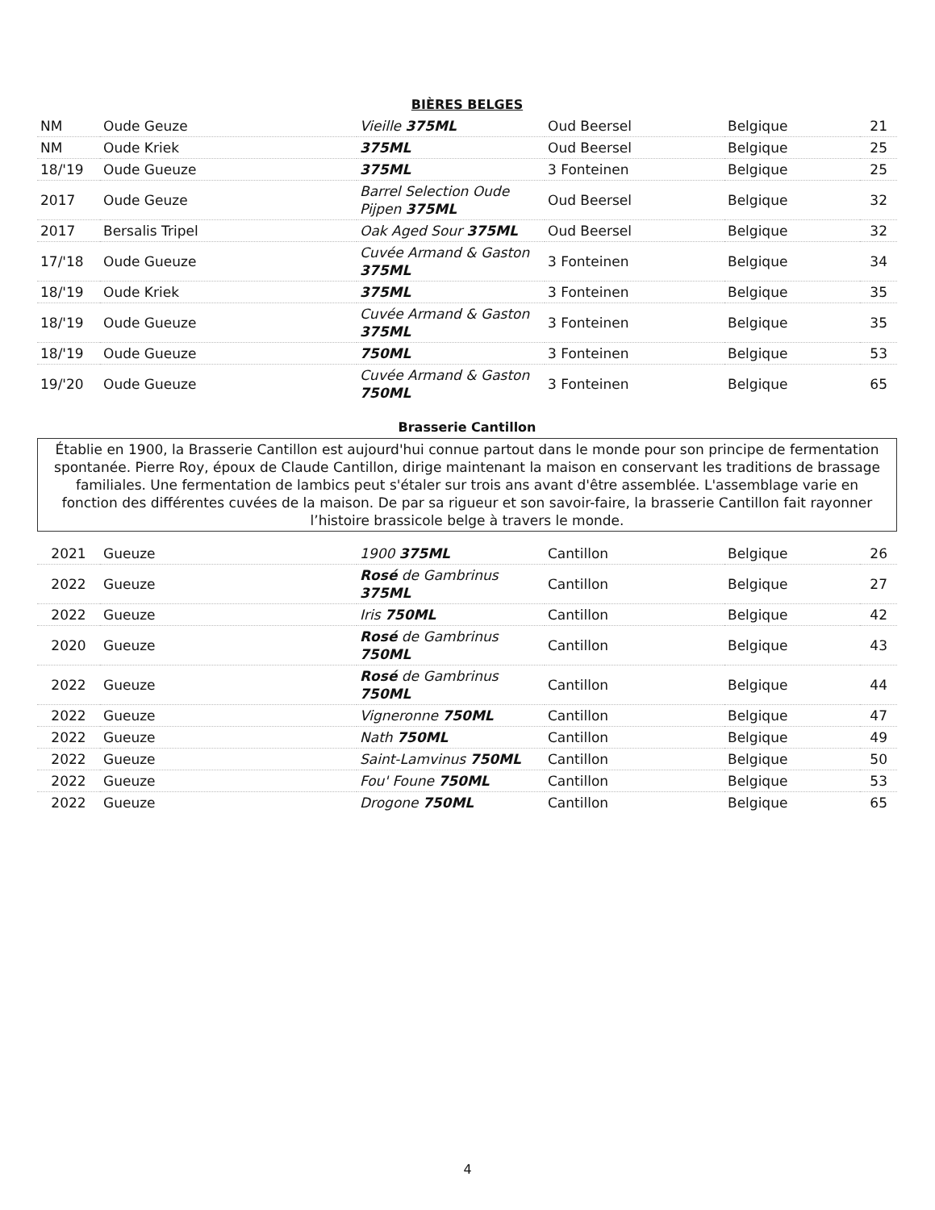BIÈRES BELGES
| NM | Oude Geuze | Vieille 375ML | Oud Beersel | Belgique | 21 |
| NM | Oude Kriek | 375ML | Oud Beersel | Belgique | 25 |
| 18/'19 | Oude Gueuze | 375ML | 3 Fonteinen | Belgique | 25 |
| 2017 | Oude Geuze | Barrel Selection Oude Pijpen 375ML | Oud Beersel | Belgique | 32 |
| 2017 | Bersalis Tripel | Oak Aged Sour 375ML | Oud Beersel | Belgique | 32 |
| 17/'18 | Oude Gueuze | Cuvée Armand & Gaston 375ML | 3 Fonteinen | Belgique | 34 |
| 18/'19 | Oude Kriek | 375ML | 3 Fonteinen | Belgique | 35 |
| 18/'19 | Oude Gueuze | Cuvée Armand & Gaston 375ML | 3 Fonteinen | Belgique | 35 |
| 18/'19 | Oude Gueuze | 750ML | 3 Fonteinen | Belgique | 53 |
| 19/'20 | Oude Gueuze | Cuvée Armand & Gaston 750ML | 3 Fonteinen | Belgique | 65 |
Brasserie Cantillon
Établie en 1900, la Brasserie Cantillon est aujourd'hui connue partout dans le monde pour son principe de fermentation spontanée. Pierre Roy, époux de Claude Cantillon, dirige maintenant la maison en conservant les traditions de brassage familiales. Une fermentation de lambics peut s'étaler sur trois ans avant d'être assemblée. L'assemblage varie en fonction des différentes cuvées de la maison. De par sa rigueur et son savoir-faire, la brasserie Cantillon fait rayonner l’histoire brassicole belge à travers le monde.
| 2021 | Gueuze | 1900 375ML | Cantillon | Belgique | 26 |
| 2022 | Gueuze | Rosé de Gambrinus 375ML | Cantillon | Belgique | 27 |
| 2022 | Gueuze | Iris 750ML | Cantillon | Belgique | 42 |
| 2020 | Gueuze | Rosé de Gambrinus 750ML | Cantillon | Belgique | 43 |
| 2022 | Gueuze | Rosé de Gambrinus 750ML | Cantillon | Belgique | 44 |
| 2022 | Gueuze | Vigneronne 750ML | Cantillon | Belgique | 47 |
| 2022 | Gueuze | Nath 750ML | Cantillon | Belgique | 49 |
| 2022 | Gueuze | Saint-Lamvinus 750ML | Cantillon | Belgique | 50 |
| 2022 | Gueuze | Fou' Foune 750ML | Cantillon | Belgique | 53 |
| 2022 | Gueuze | Drogone 750ML | Cantillon | Belgique | 65 |
4